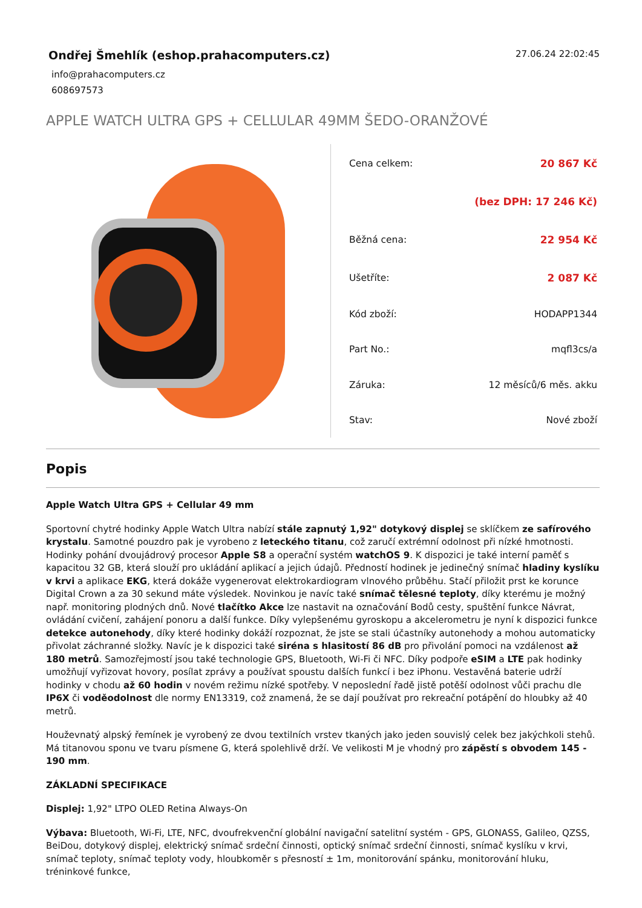Ondřej Šmehlík (eshop.prahacomputers.cz)
27.06.24 22:02:45
info@prahacomputers.cz
608697573
APPLE WATCH ULTRA GPS + CELLULAR 49MM ŠEDO-ORANŽOVÉ
| Cena celkem: | 20 867 Kč |
| | (bez DPH: 17 246 Kč) |
| Běžná cena: | 22 954 Kč |
| Ušetříte: | 2 087 Kč |
| Kód zboží: | HODAPP1344 |
| Part No.: | mqfl3cs/a |
| Záruka: | 12 měsíců/6 měs. akku |
| Stav: | Nové zboží |
Popis
Apple Watch Ultra GPS + Cellular 49 mm
Sportovní chytré hodinky Apple Watch Ultra nabízí stále zapnutý 1,92" dotykový displej se sklíčkem ze safírového krystalu. Samotné pouzdro pak je vyrobeno z leteckého titanu, což zaručí extrémní odolnost při nízké hmotnosti. Hodinky pohání dvoujádrový procesor Apple S8 a operační systém watchOS 9. K dispozici je také interní paměť s kapacitou 32 GB, která slouží pro ukládání aplikací a jejich údajů. Předností hodinek je jedinečný snímač hladiny kyslíku v krvi a aplikace EKG, která dokáže vygenerovat elektrokardiogram vlnového průběhu. Stačí přiložit prst ke korunce Digital Crown a za 30 sekund máte výsledek. Novinkou je navíc také snímač tělesné teploty, díky kterému je možný např. monitoring plodných dnů. Nové tlačítko Akce lze nastavit na označování Bodů cesty, spuštění funkce Návrat, ovládání cvičení, zahájení ponoru a další funkce. Díky vylepšenému gyroskopu a akcelerometru je nyní k dispozici funkce detekce autonehody, díky které hodinky dokáží rozpoznat, že jste se stali účastníky autonehody a mohou automaticky přivolat záchranné složky. Navíc je k dispozici také siréna s hlasitostí 86 dB pro přivolání pomoci na vzdálenost až 180 metrů. Samozřejmostí jsou také technologie GPS, Bluetooth, Wi-Fi či NFC. Díky podpoře eSIM a LTE pak hodinky umožňují vyřizovat hovory, posílat zprávy a používat spoustu dalších funkcí i bez iPhonu. Vestavěná baterie udrží hodinky v chodu až 60 hodin v novém režimu nízké spotřeby. V neposlední řadě jistě potěší odolnost vůči prachu dle IP6X či voděodolnost dle normy EN13319, což znamená, že se dají používat pro rekreační potápění do hloubky až 40 metrů.
Houževnatý alpský řemínek je vyrobený ze dvou textilních vrstev tkaných jako jeden souvislý celek bez jakýchkoli stehů. Má titanovou sponu ve tvaru písmene G, která spolehlivě drží. Ve velikosti M je vhodný pro zápěstí s obvodem 145 - 190 mm.
ZÁKLADNÍ SPECIFIKACE
Displej: 1,92" LTPO OLED Retina Always-On
Výbava: Bluetooth, Wi-Fi, LTE, NFC, dvoufrekvenční globální navigační satelitní systém - GPS, GLONASS, Galileo, QZSS, BeiDou, dotykový displej, elektrický snímač srdeční činnosti, optický snímač srdeční činnosti, snímač kyslíku v krvi, snímač teploty, snímač teploty vody, hloubkoměr s přesností ± 1m, monitorování spánku, monitorování hluku, tréninkové funkce,